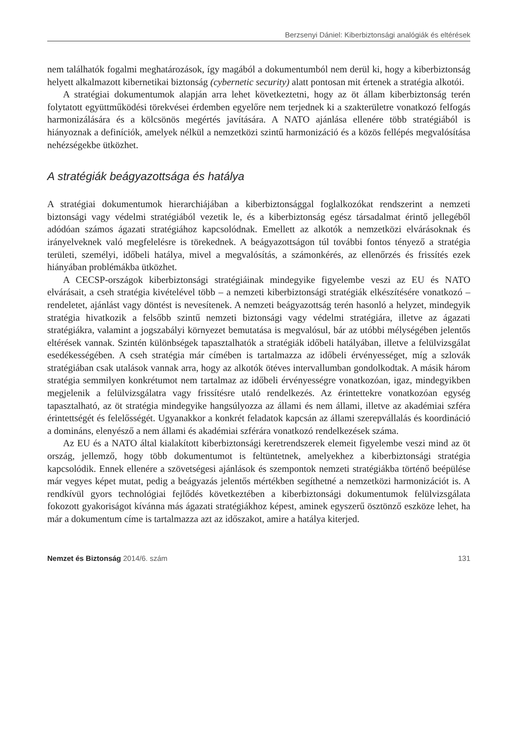Berzsenyi Dániel: Kiberbiztonsági analógiák és eltérések
nem találhatók fogalmi meghatározások, így magából a dokumentumból nem derül ki, hogy a kiberbiztonság helyett alkalmazott kibernetikai biztonság (cybernetic security) alatt pontosan mit értenek a stratégia alkotói.
A stratégiai dokumentumok alapján arra lehet következtetni, hogy az öt állam kiberbiztonság terén folytatott együttműködési törekvései érdemben egyelőre nem terjednek ki a szakterületre vonatkozó felfogás harmonizálására és a kölcsönös megértés javítására. A NATO ajánlása ellenére több stratégiából is hiányoznak a definíciók, amelyek nélkül a nemzetközi szintű harmonizáció és a közös fellépés megvalósítása nehézségekbe ütközhet.
A stratégiák beágyazottsága és hatálya
A stratégiai dokumentumok hierarchiájában a kiberbiztonsággal foglalkozókat rendszerint a nemzeti biztonsági vagy védelmi stratégiából vezetik le, és a kiberbiztonság egész társadalmat érintő jellegéből adódóan számos ágazati stratégiához kapcsolódnak. Emellett az alkotók a nemzetközi elvárásoknak és irányelveknek való megfelelésre is törekednek. A beágyazottságon túl további fontos tényező a stratégia területi, személyi, időbeli hatálya, mivel a megvalósítás, a számonkérés, az ellenőrzés és frissítés ezek hiányában problémákba ütközhet.
A CECSP-országok kiberbiztonsági stratégiáinak mindegyike figyelembe veszi az EU és NATO elvárásait, a cseh stratégia kivételével több – a nemzeti kiberbiztonsági stratégiák elkészítésére vonatkozó – rendeletet, ajánlást vagy döntést is nevesítenek. A nemzeti beágyazottság terén hasonló a helyzet, mindegyik stratégia hivatkozik a felsőbb szintű nemzeti biztonsági vagy védelmi stratégiára, illetve az ágazati stratégiákra, valamint a jogszabályi környezet bemutatása is megvalósul, bár az utóbbi mélységében jelentős eltérések vannak. Szintén különbségek tapasztalhatók a stratégiák időbeli hatályában, illetve a felülvizsgálat esedékességében. A cseh stratégia már címében is tartalmazza az időbeli érvényességet, míg a szlovák stratégiában csak utalások vannak arra, hogy az alkotók ötéves intervallumban gondolkodtak. A másik három stratégia semmilyen konkrétumot nem tartalmaz az időbeli érvényességre vonatkozóan, igaz, mindegyikben megjelenik a felülvizsgálatra vagy frissítésre utaló rendelkezés. Az érintettekre vonatkozóan egység tapasztalható, az öt stratégia mindegyike hangsúlyozza az állami és nem állami, illetve az akadémiai szféra érintettségét és felelősségét. Ugyanakkor a konkrét feladatok kapcsán az állami szerepvállalás és koordináció a domináns, elenyésző a nem állami és akadémiai szférára vonatkozó rendelkezések száma.
Az EU és a NATO által kialakított kiberbiztonsági keretrendszerek elemeit figyelembe veszi mind az öt ország, jellemző, hogy több dokumentumot is feltüntetnek, amelyekhez a kiberbiztonsági stratégia kapcsolódik. Ennek ellenére a szövetségesi ajánlások és szempontok nemzeti stratégiákba történő beépülése már vegyes képet mutat, pedig a beágyazás jelentős mértékben segíthetné a nemzetközi harmonizációt is. A rendkívül gyors technológiai fejlődés következtében a kiberbiztonsági dokumentumok felülvizsgálata fokozott gyakoriságot kívánna más ágazati stratégiákhoz képest, aminek egyszerű ösztönző eszköze lehet, ha már a dokumentum címe is tartalmazza azt az időszakot, amire a hatálya kiterjed.
Nemzet és Biztonság 2014/6. szám 131